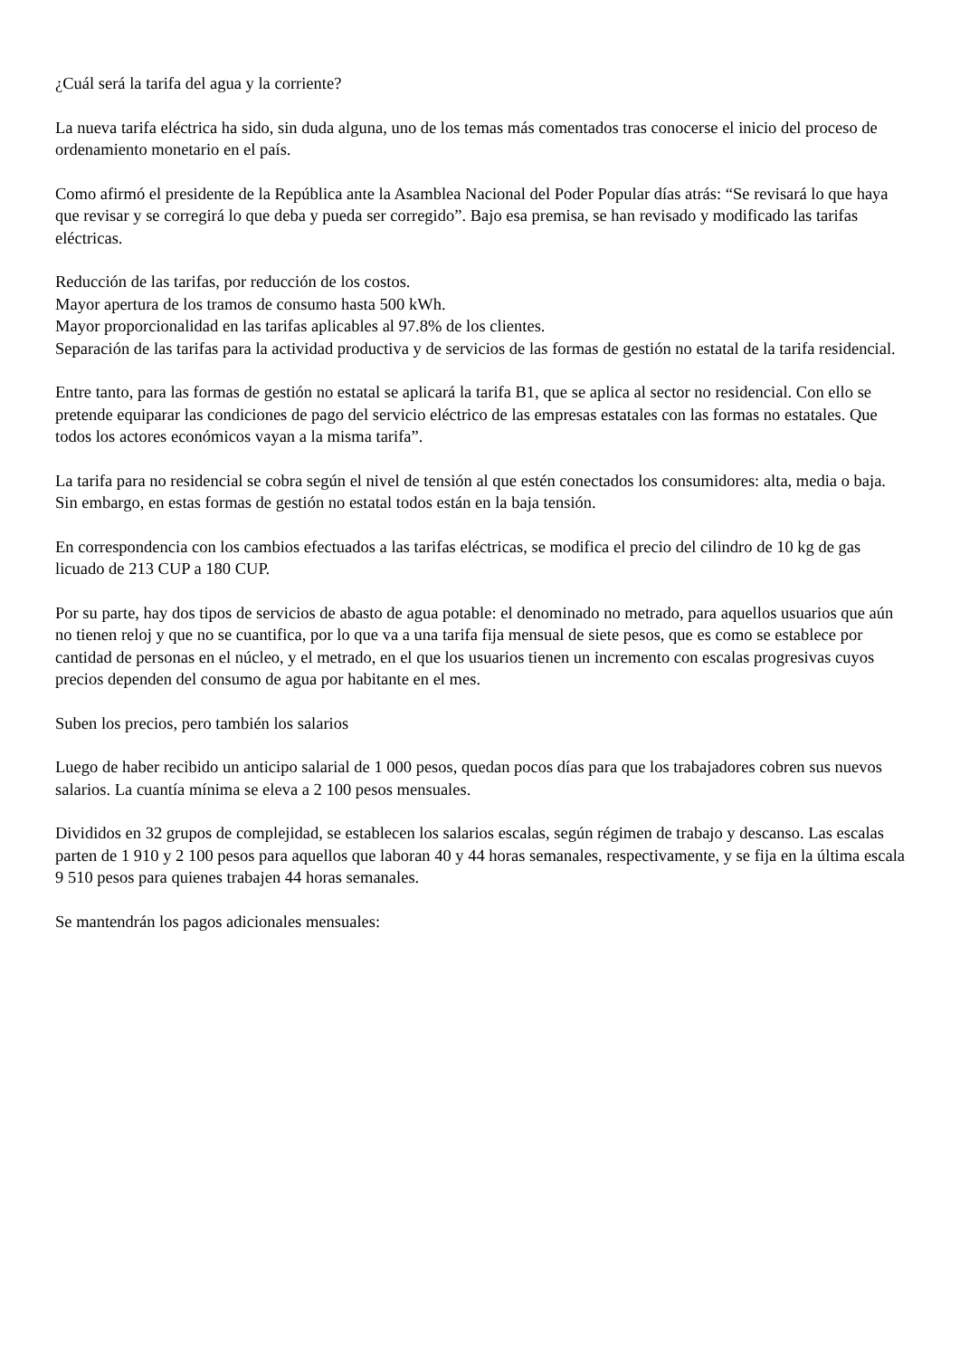¿Cuál será la tarifa del agua y la corriente?
La nueva tarifa eléctrica ha sido, sin duda alguna, uno de los temas más comentados tras conocerse el inicio del proceso de ordenamiento monetario en el país.
Como afirmó el presidente de la República ante la Asamblea Nacional del Poder Popular días atrás: “Se revisará lo que haya que revisar y se corregirá lo que deba y pueda ser corregido”. Bajo esa premisa, se han revisado y modificado las tarifas eléctricas.
Reducción de las tarifas, por reducción de los costos.
Mayor apertura de los tramos de consumo hasta 500 kWh.
Mayor proporcionalidad en las tarifas aplicables al 97.8% de los clientes.
Separación de las tarifas para la actividad productiva y de servicios de las formas de gestión no estatal de la tarifa residencial.
Entre tanto, para las formas de gestión no estatal se aplicará la tarifa B1, que se aplica al sector no residencial. Con ello se pretende equiparar las condiciones de pago del servicio eléctrico de las empresas estatales con las formas no estatales. Que todos los actores económicos vayan a la misma tarifa”.
La tarifa para no residencial se cobra según el nivel de tensión al que estén conectados los consumidores: alta, media o baja. Sin embargo, en estas formas de gestión no estatal todos están en la baja tensión.
En correspondencia con los cambios efectuados a las tarifas eléctricas, se modifica el precio del cilindro de 10 kg de gas licuado de 213 CUP a 180 CUP.
Por su parte, hay dos tipos de servicios de abasto de agua potable: el denominado no metrado, para aquellos usuarios que aún no tienen reloj y que no se cuantifica, por lo que va a una tarifa fija mensual de siete pesos, que es como se establece por cantidad de personas en el núcleo, y el metrado, en el que los usuarios tienen un incremento con escalas progresivas cuyos precios dependen del consumo de agua por habitante en el mes.
Suben los precios, pero también los salarios
Luego de haber recibido un anticipo salarial de 1 000 pesos, quedan pocos días para que los trabajadores cobren sus nuevos salarios. La cuantía mínima se eleva a 2 100 pesos mensuales.
Divididos en 32 grupos de complejidad, se establecen los salarios escalas, según régimen de trabajo y descanso. Las escalas parten de 1 910 y 2 100 pesos para aquellos que laboran 40 y 44 horas semanales, respectivamente, y se fija en la última escala 9 510 pesos para quienes trabajen 44 horas semanales.
Se mantendrán los pagos adicionales mensuales: